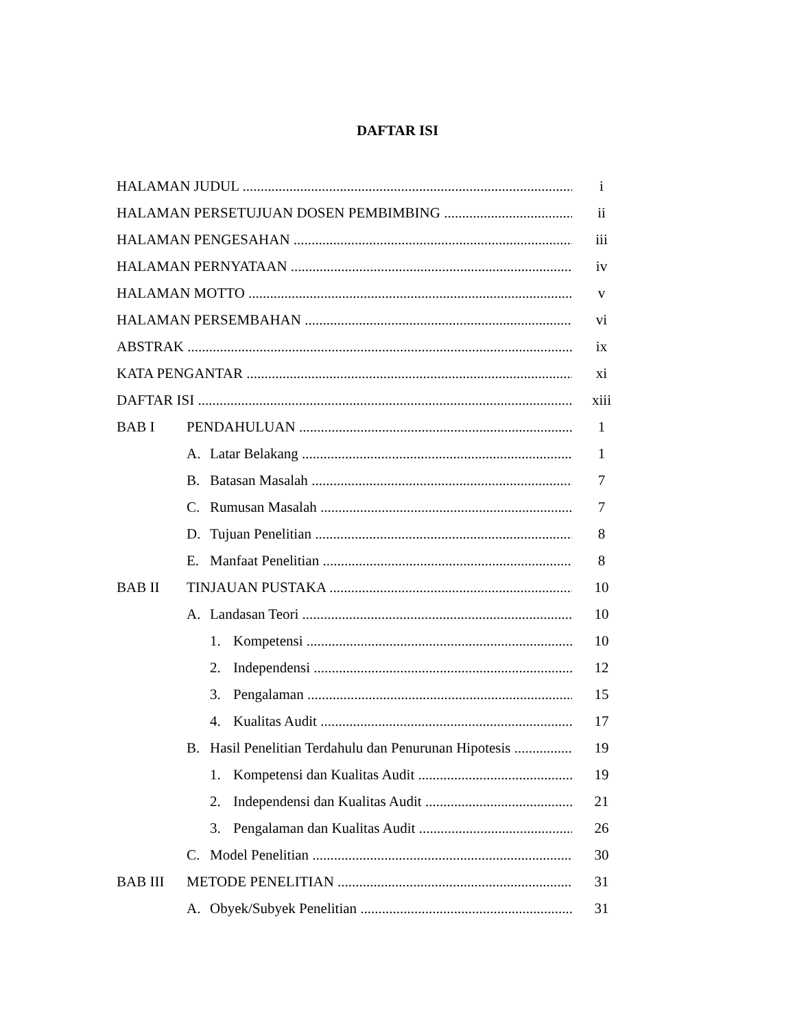DAFTAR ISI
HALAMAN JUDUL i
HALAMAN PERSETUJUAN DOSEN PEMBIMBING ii
HALAMAN PENGESAHAN iii
HALAMAN PERNYATAAN iv
HALAMAN MOTTO v
HALAMAN PERSEMBAHAN vi
ABSTRAK ix
KATA PENGANTAR xi
DAFTAR ISI xiii
BAB I PENDAHULUAN 1
A. Latar Belakang 1
B. Batasan Masalah 7
C. Rumusan Masalah 7
D. Tujuan Penelitian 8
E. Manfaat Penelitian 8
BAB II TINJAUAN PUSTAKA 10
A. Landasan Teori 10
1. Kompetensi 10
2. Independensi 12
3. Pengalaman 15
4. Kualitas Audit 17
B. Hasil Penelitian Terdahulu dan Penurunan Hipotesis 19
1. Kompetensi dan Kualitas Audit 19
2. Independensi dan Kualitas Audit 21
3. Pengalaman dan Kualitas Audit 26
C. Model Penelitian 30
BAB III METODE PENELITIAN 31
A. Obyek/Subyek Penelitian 31